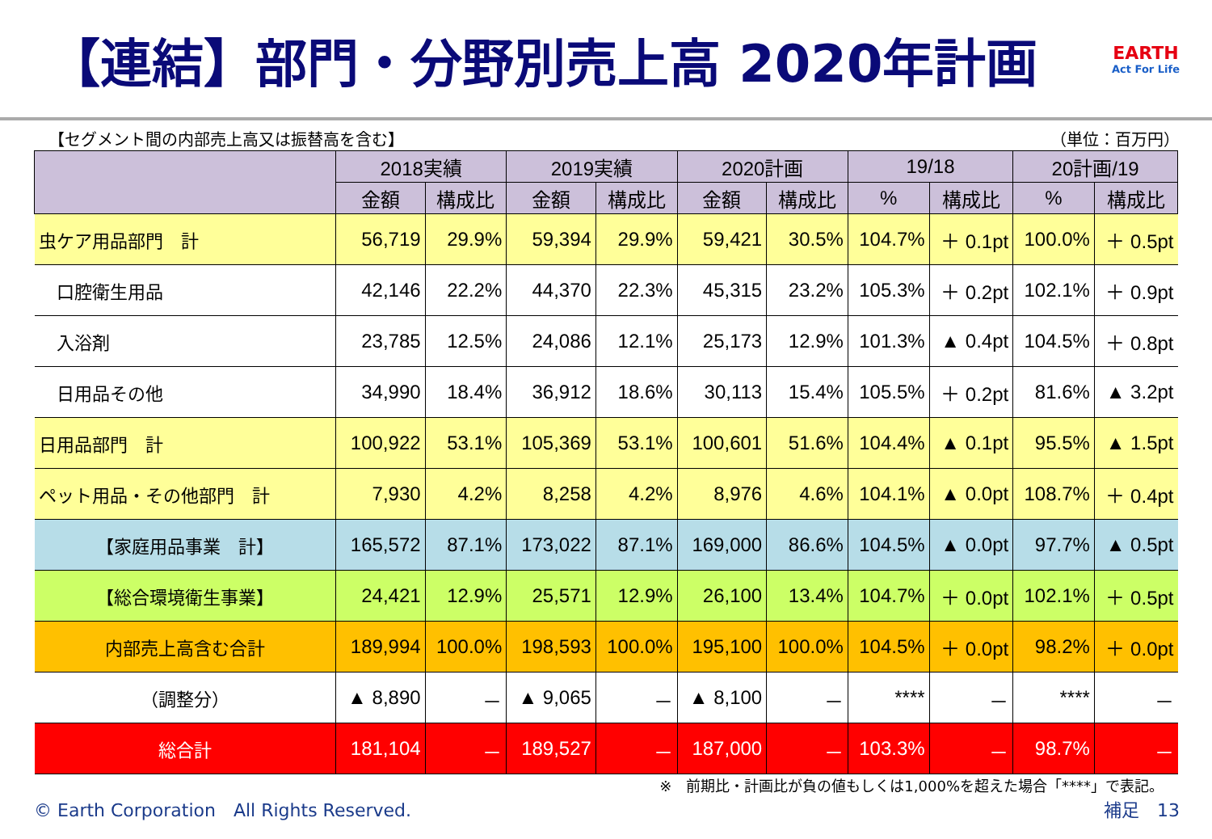【連結】部門・分野別売上高 2020年計画
EARTH
Act For Life
【セグメント間の内部売上高又は振替高を含む】 （単位：百万円）
| | 2018実績 | | 2019実績 | | 2020計画 | | 19/18 | | 20計画/19 | |
| --- | --- | --- | --- | --- | --- | --- | --- | --- | --- | --- |
| | 金額 | 構成比 | 金額 | 構成比 | 金額 | 構成比 | % | 構成比 | % | 構成比 |
| 虫ケア用品部門 計 | 56,719 | 29.9% | 59,394 | 29.9% | 59,421 | 30.5% | 104.7% | ＋ 0.1pt | 100.0% | ＋ 0.5pt |
| 口腔衛生用品 | 42,146 | 22.2% | 44,370 | 22.3% | 45,315 | 23.2% | 105.3% | ＋ 0.2pt | 102.1% | ＋ 0.9pt |
| 入浴剤 | 23,785 | 12.5% | 24,086 | 12.1% | 25,173 | 12.9% | 101.3% | ▲ 0.4pt | 104.5% | ＋ 0.8pt |
| 日用品その他 | 34,990 | 18.4% | 36,912 | 18.6% | 30,113 | 15.4% | 105.5% | ＋ 0.2pt | 81.6% | ▲ 3.2pt |
| 日用品部門 計 | 100,922 | 53.1% | 105,369 | 53.1% | 100,601 | 51.6% | 104.4% | ▲ 0.1pt | 95.5% | ▲ 1.5pt |
| ペット用品・その他部門 計 | 7,930 | 4.2% | 8,258 | 4.2% | 8,976 | 4.6% | 104.1% | ▲ 0.0pt | 108.7% | ＋ 0.4pt |
| 【家庭用品事業 計】 | 165,572 | 87.1% | 173,022 | 87.1% | 169,000 | 86.6% | 104.5% | ▲ 0.0pt | 97.7% | ▲ 0.5pt |
| 【総合環境衛生事業】 | 24,421 | 12.9% | 25,571 | 12.9% | 26,100 | 13.4% | 104.7% | ＋ 0.0pt | 102.1% | ＋ 0.5pt |
| 内部売上高含む合計 | 189,994 | 100.0% | 198,593 | 100.0% | 195,100 | 100.0% | 104.5% | ＋ 0.0pt | 98.2% | ＋ 0.0pt |
| （調整分） | ▲ 8,890 | － | ▲ 9,065 | － | ▲ 8,100 | － | **** | － | **** | － |
| 総合計 | 181,104 | － | 189,527 | － | 187,000 | － | 103.3% | － | 98.7% | － |
※　前期比・計画比が負の値もしくは1,000%を超えた場合「****」で表記。
© Earth Corporation　All Rights Reserved. 補足　13